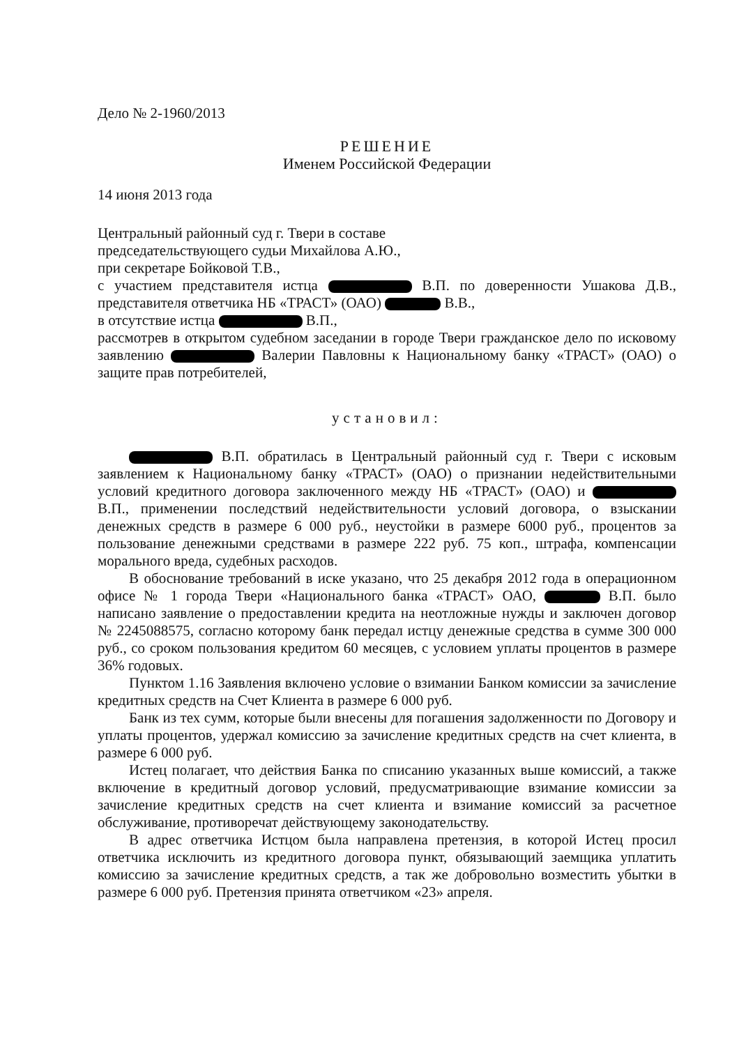Дело № 2-1960/2013
РЕШЕНИЕ
Именем Российской Федерации
14 июня 2013 года
Центральный районный суд г. Твери в составе
председательствующего судьи Михайлова А.Ю.,
при секретаре Бойковой Т.В.,
с участием представителя истца В.П. по доверенности Ушакова Д.В., представителя ответчика НБ «ТРАСТ» (ОАО) В.В.,
в отсутствие истца В.П.,
рассмотрев в открытом судебном заседании в городе Твери гражданское дело по исковому заявлению Валерии Павловны к Национальному банку «ТРАСТ» (ОАО) о защите прав потребителей,
установил:
В.П. обратилась в Центральный районный суд г. Твери с исковым заявлением к Национальному банку «ТРАСТ» (ОАО) о признании недействительными условий кредитного договора заключенного между НБ «ТРАСТ» (ОАО) и В.П., применении последствий недействительности условий договора, о взыскании денежных средств в размере 6 000 руб., неустойки в размере 6000 руб., процентов за пользование денежными средствами в размере 222 руб. 75 коп., штрафа, компенсации морального вреда, судебных расходов.
В обоснование требований в иске указано, что 25 декабря 2012 года в операционном офисе № 1 города Твери «Национального банка «ТРАСТ» ОАО, В.П. было написано заявление о предоставлении кредита на неотложные нужды и заключен договор № 2245088575, согласно которому банк передал истцу денежные средства в сумме 300 000 руб., со сроком пользования кредитом 60 месяцев, с условием уплаты процентов в размере 36% годовых.
Пунктом 1.16 Заявления включено условие о взимании Банком комиссии за зачисление кредитных средств на Счет Клиента в размере 6 000 руб.
Банк из тех сумм, которые были внесены для погашения задолженности по Договору и уплаты процентов, удержал комиссию за зачисление кредитных средств на счет клиента, в размере 6 000 руб.
Истец полагает, что действия Банка по списанию указанных выше комиссий, а также включение в кредитный договор условий, предусматривающие взимание комиссии за зачисление кредитных средств на счет клиента и взимание комиссий за расчетное обслуживание, противоречат действующему законодательству.
В адрес ответчика Истцом была направлена претензия, в которой Истец просил ответчика исключить из кредитного договора пункт, обязывающий заемщика уплатить комиссию за зачисление кредитных средств, а так же добровольно возместить убытки в размере 6 000 руб. Претензия принята ответчиком «23» апреля.